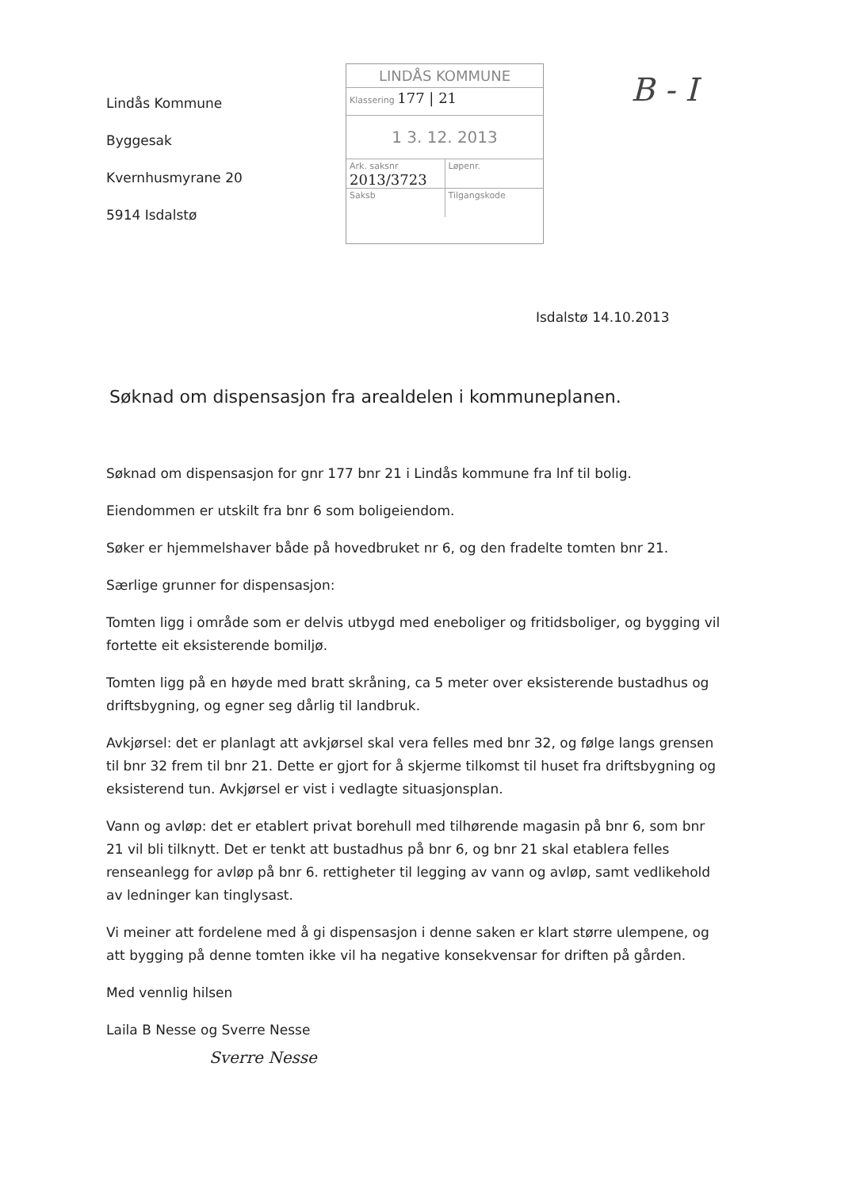Lindås Kommune
Byggesak
Kvernhusmyrane 20
5914 Isdalstø
LINDÅS KOMMUNE
Klassering 177 | 21
1 3. 12. 2013
Ark. saksnr 2013/3723
Løpenr.
Saksb Tilgangskode
B - I
Isdalstø 14.10.2013
Søknad om dispensasjon fra arealdelen i kommuneplanen.
Søknad om dispensasjon for gnr 177 bnr 21 i Lindås kommune fra lnf til bolig.
Eiendommen er utskilt fra bnr 6 som boligeiendom.
Søker er hjemmelshaver både på hovedbruket nr 6, og den fradelte tomten bnr 21.
Særlige grunner for dispensasjon:
Tomten ligg i område som er delvis utbygd med eneboliger og fritidsboliger, og bygging vil fortette eit eksisterende bomiljø.
Tomten ligg på en høyde med bratt skråning, ca 5 meter over eksisterende bustadhus og driftsbygning, og egner seg dårlig til landbruk.
Avkjørsel: det er planlagt att avkjørsel skal vera felles med bnr 32, og følge langs grensen til bnr 32 frem til bnr 21. Dette er gjort for å skjerme tilkomst til huset fra driftsbygning og eksisterend tun. Avkjørsel er vist i vedlagte situasjonsplan.
Vann og avløp: det er etablert privat borehull med tilhørende magasin på bnr 6, som bnr 21 vil bli tilknytt. Det er tenkt att bustadhus på bnr 6, og bnr 21 skal etablera felles renseanlegg for avløp på bnr 6. rettigheter til legging av vann og avløp, samt vedlikehold av ledninger kan tinglysast.
Vi meiner att fordelene med å gi dispensasjon i denne saken er klart større ulempene, og att bygging på denne tomten ikke vil ha negative konsekvensar for driften på gården.
Med vennlig hilsen
Laila B Nesse og Sverre Nesse
Sverre Nesse